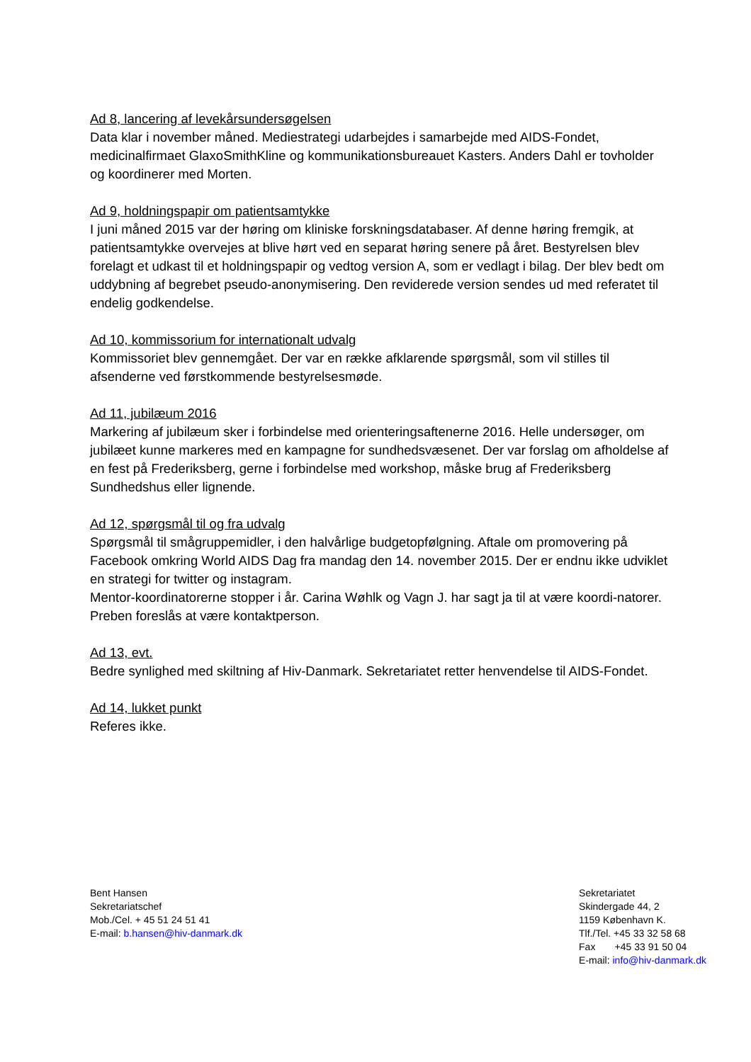Ad 8, lancering af levekårsundersøgelsen
Data klar i november måned. Mediestrategi udarbejdes i samarbejde med AIDS-Fondet, medicinalfirmaet GlaxoSmithKline og kommunikationsbureauet Kasters. Anders Dahl er tovholder og koordinerer med Morten.
Ad 9, holdningspapir om patientsamtykke
I juni måned 2015 var der høring om kliniske forskningsdatabaser. Af denne høring fremgik, at patientsamtykke overvejes at blive hørt ved en separat høring senere på året. Bestyrelsen blev forelagt et udkast til et holdningspapir og vedtog version A, som er vedlagt i bilag. Der blev bedt om uddybning af begrebet pseudo-anonymisering. Den reviderede version sendes ud med referatet til endelig godkendelse.
Ad 10, kommissorium for internationalt udvalg
Kommissoriet blev gennemgået. Der var en række afklarende spørgsmål, som vil stilles til afsenderne ved førstkommende bestyrelsesmøde.
Ad 11, jubilæum 2016
Markering af jubilæum sker i forbindelse med orienteringsaftenerne 2016. Helle undersøger, om jubilæet kunne markeres med en kampagne for sundhedsvæsenet. Der var forslag om afholdelse af en fest på Frederiksberg, gerne i forbindelse med workshop, måske brug af Frederiksberg Sundhedshus eller lignende.
Ad 12, spørgsmål til og fra udvalg
Spørgsmål til smågruppemidler, i den halvårlige budgetopfølgning. Aftale om promovering på Facebook omkring World AIDS Dag fra mandag den 14. november 2015. Der er endnu ikke udviklet en strategi for twitter og instagram.
Mentor-koordinatorerne stopper i år. Carina Wøhlk og Vagn J. har sagt ja til at være koordi-natorer. Preben foreslås at være kontaktperson.
Ad 13, evt.
Bedre synlighed med skiltning af Hiv-Danmark. Sekretariatet retter henvendelse til AIDS-Fondet.
Ad 14, lukket punkt
Referes ikke.
Bent Hansen
Sekretariatschef
Mob./Cel. + 45 51 24 51 41
E-mail: b.hansen@hiv-danmark.dk
Sekretariatet
Skindergade 44, 2
1159 København K.
Tlf./Tel. +45 33 32 58 68
Fax +45 33 91 50 04
E-mail: info@hiv-danmark.dk